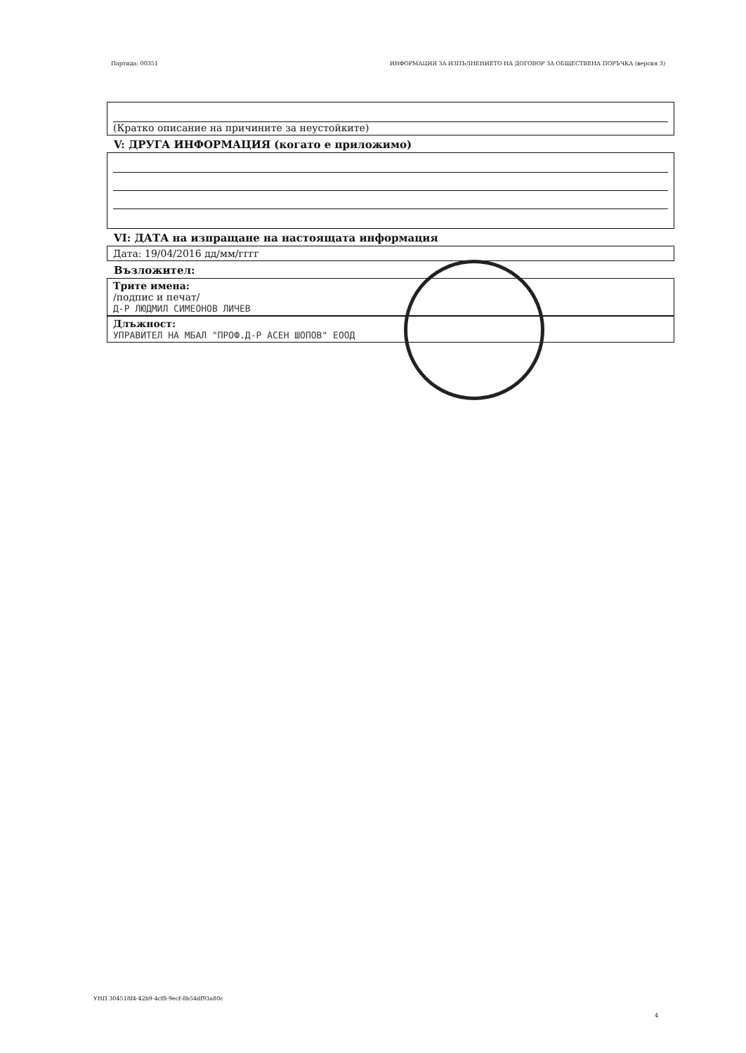Партида: 00351 ИНФОРМАЦИЯ ЗА ИЗПЪЛНЕНИЕТО НА ДОГОВОР ЗА ОБЩЕСТВЕНА ПОРЪЧКА (версия 3)
(Кратко описание на причините за неустойките)
V: ДРУГА ИНФОРМАЦИЯ (когато е приложимо)
VI: ДАТА на изпращане на настоящата информация
Дата: 19/04/2016 дд/мм/гггг
Възложител:
Трите имена:
/подпис и печат/
Д-Р ЛЮДМИЛ СИМЕОНОВ ЛИЧЕВ
Длъжност:
УПРАВИТЕЛ НА МБАЛ "ПРОФ.Д-Р АСЕН ШОПОВ" ЕООД
УНП 304518f4-42b9-4cf8-9ecf-8b54df93a80c
4